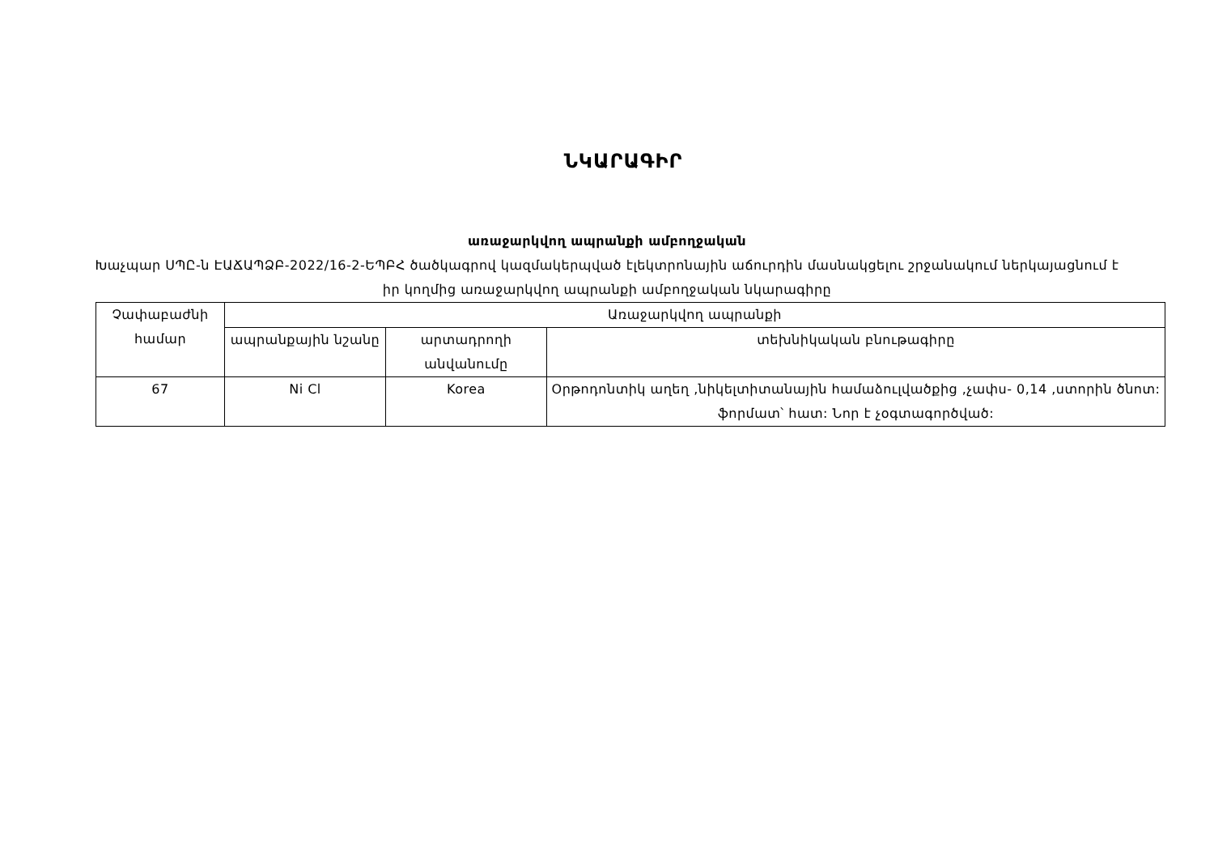ՆԿԱՐԱԳԻՐ
առաջարկվող ապրանքի ամբողջական
Խաչպար ՍՊԸ-ն ԷԱՃԱՊՁԲ-2022/16-2-ԵՊԲՀ ծածկագրով կազմակերպված էլեկտրոնային աճուրդին մասնակցելու շրջանակում ներկայացնում է իր կողմից առաջարկվող ապրանքի ամբողջական նկարագիրը
| Չափաբաժնի համար | Առաջարկվող ապրանքի | | |
| --- | --- | --- | --- |
| | ապրանքային նշանը | արտադրողի անվանումը | տեխնիկական բնութագիրը |
| 67 | Ni Cl | Korea | Օրթոդոնտիկ աղեղ ,նիկելտիտանային համաձուլվածքից ,չափս- 0,14 ,ստորին ծնոտ: ֆորմատ՝ հատ: Նոր է չօգտագործված: |